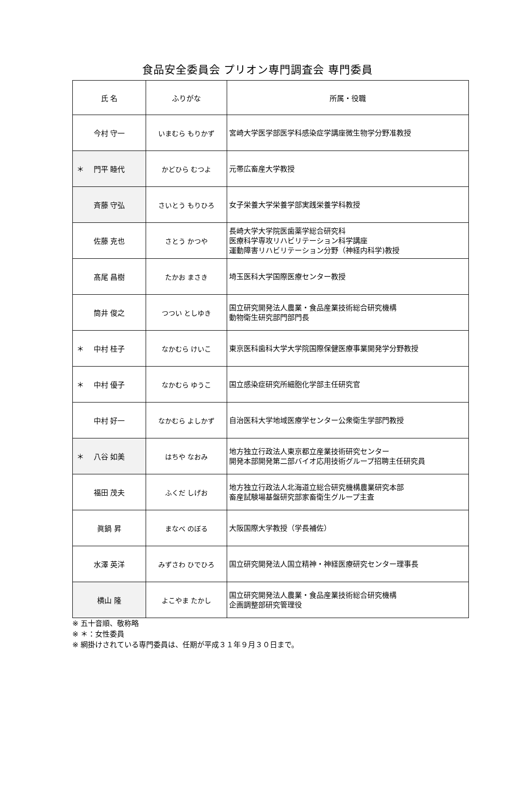食品安全委員会 プリオン専門調査会 専門委員
| 氏 名 | ふりがな | 所属・役職 |
| --- | --- | --- |
| 今村 守一 | いまむら もりかず | 宮崎大学医学部医学科感染症学講座微生物学分野准教授 |
| ＊ 門平 睦代 | かどひら むつよ | 元帯広畜産大学教授 |
| 斉藤 守弘 | さいとう もりひろ | 女子栄養大学栄養学部実践栄養学科教授 |
| 佐藤 克也 | さとう かつや | 長崎大学大学院医歯薬学総合研究科 医療科学専攻リハビリテーション科学講座 運動障害リハビリテーション分野（神経内科学)教授 |
| 髙尾 昌樹 | たかお まさき | 埼玉医科大学国際医療センター教授 |
| 筒井 俊之 | つつい としゆき | 国立研究開発法人農業・食品産業技術総合研究機構 動物衛生研究部門部門長 |
| ＊ 中村 桂子 | なかむら けいこ | 東京医科歯科大学大学院国際保健医療事業開発学分野教授 |
| ＊ 中村 優子 | なかむら ゆうこ | 国立感染症研究所細胞化学部主任研究官 |
| 中村 好一 | なかむら よしかず | 自治医科大学地域医療学センター公衆衛生学部門教授 |
| ＊ 八谷 如美 | はちや なおみ | 地方独立行政法人東京都立産業技術研究センター 開発本部開発第二部バイオ応用技術グループ招聘主任研究員 |
| 福田 茂夫 | ふくだ しげお | 地方独立行政法人北海道立総合研究機構農業研究本部 畜産試験場基盤研究部家畜衛生グループ主査 |
| 眞鍋 昇 | まなべ のぼる | 大阪国際大学教授（学長補佐） |
| 水澤 英洋 | みずさわ ひでひろ | 国立研究開発法人国立精神・神経医療研究センター理事長 |
| 横山 隆 | よこやま たかし | 国立研究開発法人農業・食品産業技術総合研究機構 企画調整部研究管理役 |
※ 五十音順、敬称略
※ ＊：女性委員
※ 網掛けされている専門委員は、任期が平成３１年９月３０日まで。